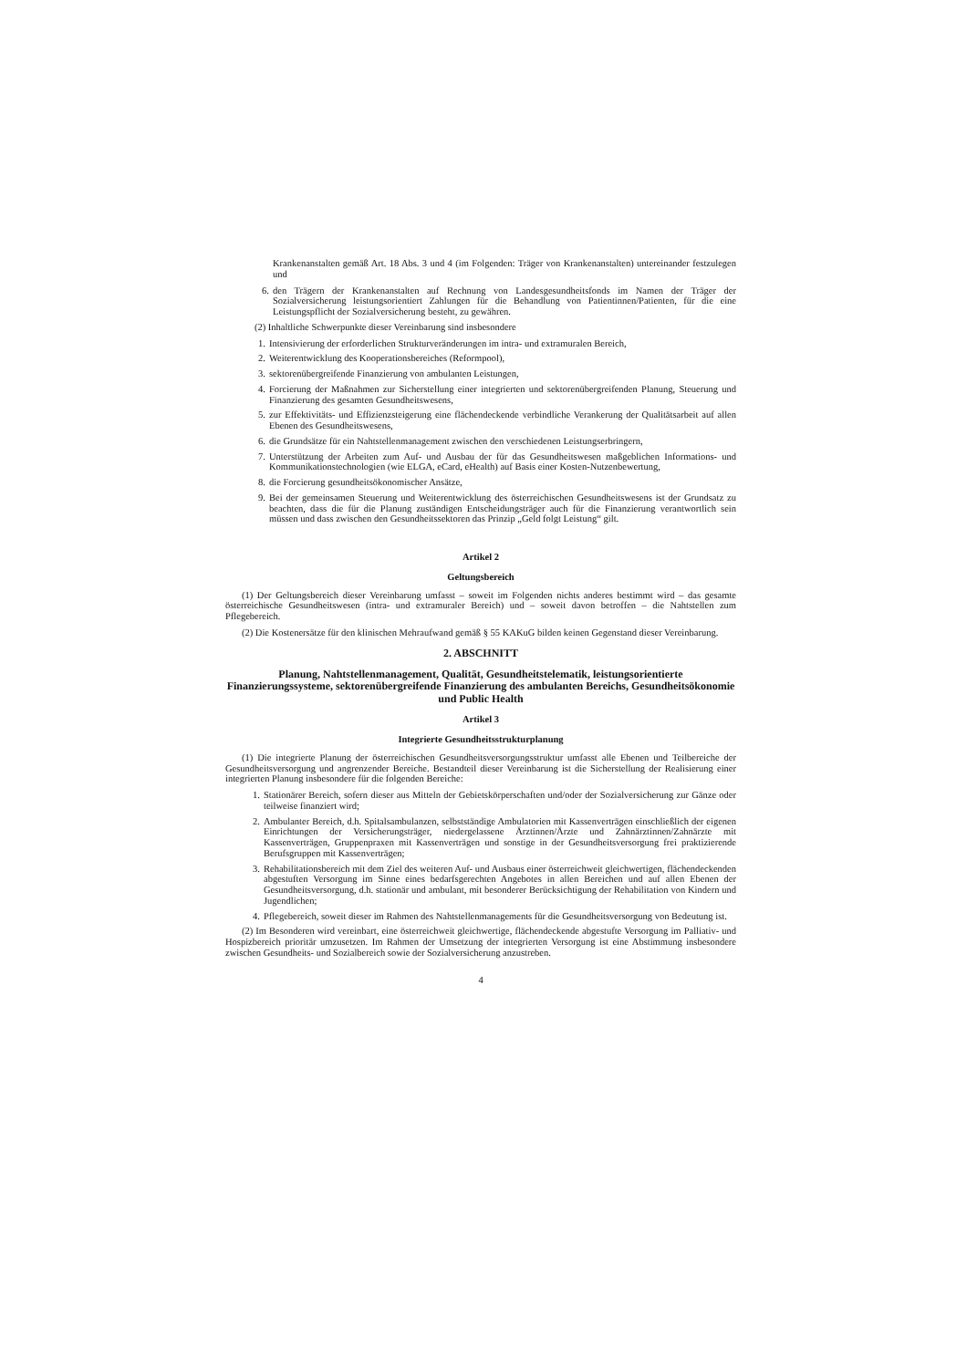Krankenanstalten gemäß Art. 18 Abs. 3 und 4 (im Folgenden: Träger von Krankenanstalten) untereinander festzulegen und
6. den Trägern der Krankenanstalten auf Rechnung von Landesgesundheitsfonds im Namen der Träger der Sozialversicherung leistungsorientiert Zahlungen für die Behandlung von Patientinnen/Patienten, für die eine Leistungspflicht der Sozialversicherung besteht, zu gewähren.
(2) Inhaltliche Schwerpunkte dieser Vereinbarung sind insbesondere
1. Intensivierung der erforderlichen Strukturveränderungen im intra- und extramuralen Bereich,
2. Weiterentwicklung des Kooperationsbereiches (Reformpool),
3. sektorenübergreifende Finanzierung von ambulanten Leistungen,
4. Forcierung der Maßnahmen zur Sicherstellung einer integrierten und sektorenübergreifenden Planung, Steuerung und Finanzierung des gesamten Gesundheitswesens,
5. zur Effektivitäts- und Effizienzsteigerung eine flächendeckende verbindliche Verankerung der Qualitätsarbeit auf allen Ebenen des Gesundheitswesens,
6. die Grundsätze für ein Nahtstellenmanagement zwischen den verschiedenen Leistungserbringern,
7. Unterstützung der Arbeiten zum Auf- und Ausbau der für das Gesundheitswesen maßgeblichen Informations- und Kommunikationstechnologien (wie ELGA, eCard, eHealth) auf Basis einer Kosten-Nutzenbewertung,
8. die Forcierung gesundheitsökonomischer Ansätze,
9. Bei der gemeinsamen Steuerung und Weiterentwicklung des österreichischen Gesundheitswesens ist der Grundsatz zu beachten, dass die für die Planung zuständigen Entscheidungsträger auch für die Finanzierung verantwortlich sein müssen und dass zwischen den Gesundheitssektoren das Prinzip „Geld folgt Leistung“ gilt.
Artikel 2
Geltungsbereich
(1) Der Geltungsbereich dieser Vereinbarung umfasst – soweit im Folgenden nichts anderes bestimmt wird – das gesamte österreichische Gesundheitswesen (intra- und extramuraler Bereich) und – soweit davon betroffen – die Nahtstellen zum Pflegebereich.
(2) Die Kostenersätze für den klinischen Mehraufwand gemäß § 55 KAKuG bilden keinen Gegenstand dieser Vereinbarung.
2. ABSCHNITT
Planung, Nahtstellenmanagement, Qualität, Gesundheitstelematik, leistungsorientierte Finanzierungssysteme, sektorenübergreifende Finanzierung des ambulanten Bereichs, Gesundheitsökonomie und Public Health
Artikel 3
Integrierte Gesundheitsstrukturplanung
(1) Die integrierte Planung der österreichischen Gesundheitsversorgungsstruktur umfasst alle Ebenen und Teilbereiche der Gesundheitsversorgung und angrenzender Bereiche. Bestandteil dieser Vereinbarung ist die Sicherstellung der Realisierung einer integrierten Planung insbesondere für die folgenden Bereiche:
1. Stationärer Bereich, sofern dieser aus Mitteln der Gebietskörperschaften und/oder der Sozialversicherung zur Gänze oder teilweise finanziert wird;
2. Ambulanter Bereich, d.h. Spitalsambulanzen, selbstständige Ambulatorien mit Kassenverträgen einschließlich der eigenen Einrichtungen der Versicherungsträger, niedergelassene Ärztinnen/Ärzte und Zahnärztinnen/Zahnärzte mit Kassenverträgen, Gruppenpraxen mit Kassenverträgen und sonstige in der Gesundheitsversorgung frei praktizierende Berufsgruppen mit Kassenverträgen;
3. Rehabilitationsbereich mit dem Ziel des weiteren Auf- und Ausbaus einer österreichweit gleichwertigen, flächendeckenden abgestuften Versorgung im Sinne eines bedarfsgerechten Angebotes in allen Bereichen und auf allen Ebenen der Gesundheitsversorgung, d.h. stationär und ambulant, mit besonderer Berücksichtigung der Rehabilitation von Kindern und Jugendlichen;
4. Pflegebereich, soweit dieser im Rahmen des Nahtstellenmanagements für die Gesundheitsversorgung von Bedeutung ist.
(2) Im Besonderen wird vereinbart, eine österreichweit gleichwertige, flächendeckende abgestufte Versorgung im Palliativ- und Hospizbereich prioritär umzusetzen. Im Rahmen der Umsetzung der integrierten Versorgung ist eine Abstimmung insbesondere zwischen Gesundheits- und Sozialbereich sowie der Sozialversicherung anzustreben.
4